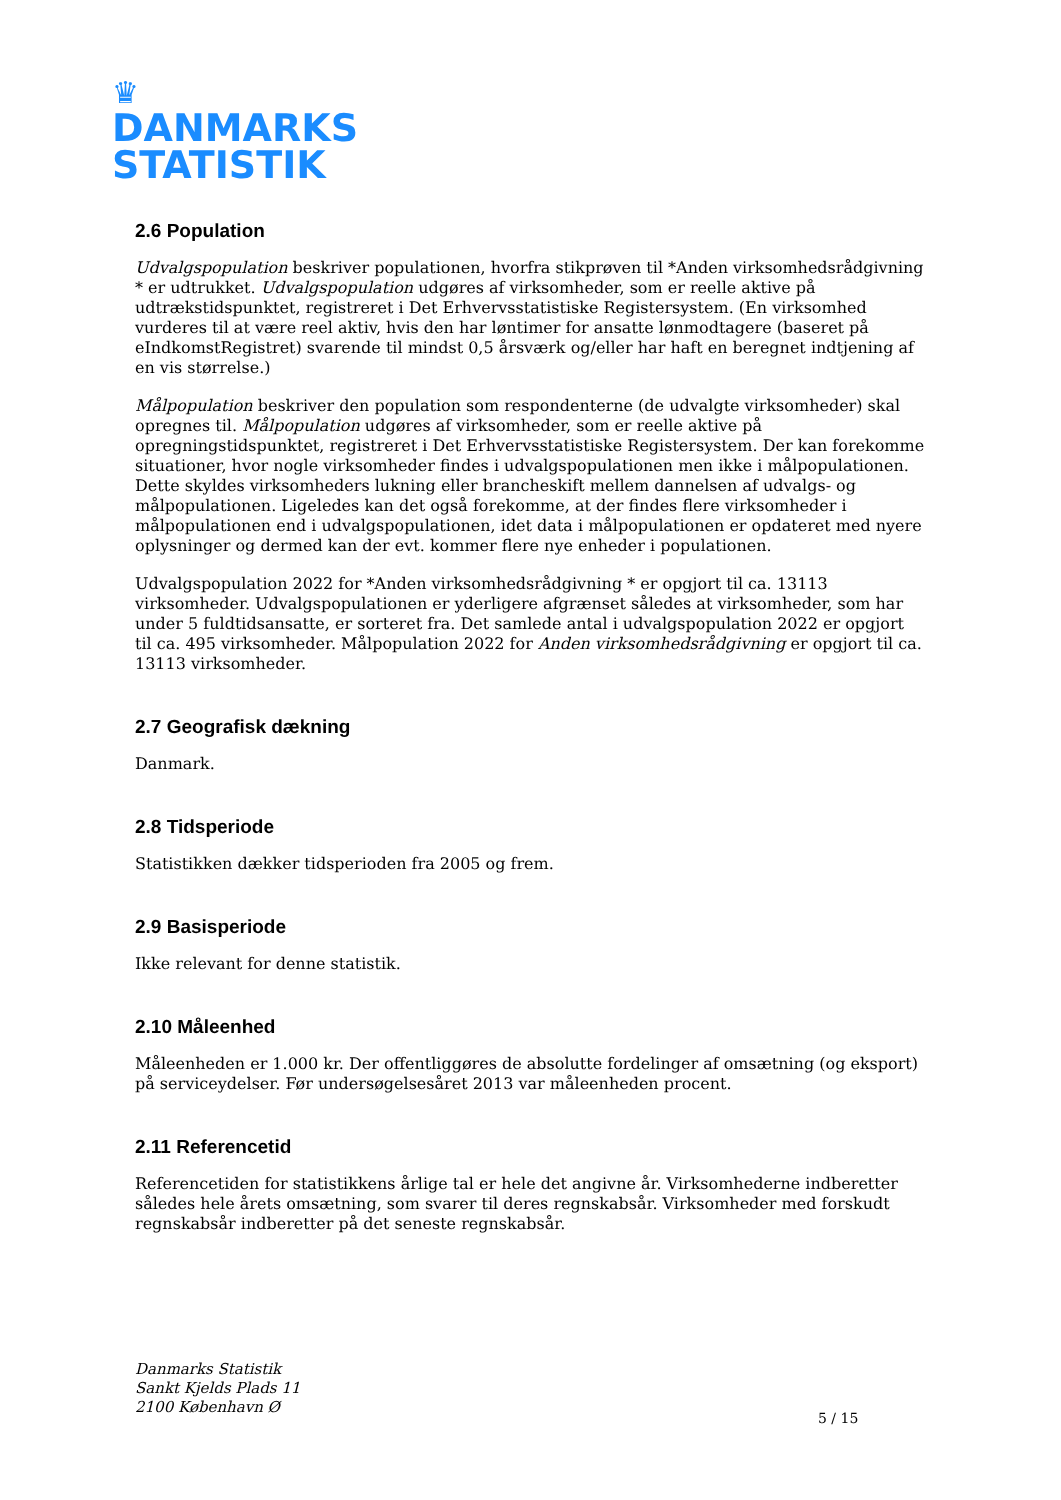♛
DANMARKS
STATISTIK
2.6 Population
Udvalgspopulation beskriver populationen, hvorfra stikprøven til *Anden virksomhedsrådgivning * er udtrukket. Udvalgspopulation udgøres af virksomheder, som er reelle aktive på udtrækstidspunktet, registreret i Det Erhvervsstatistiske Registersystem. (En virksomhed vurderes til at være reel aktiv, hvis den har løntimer for ansatte lønmodtagere (baseret på eIndkomstRegistret) svarende til mindst 0,5 årsværk og/eller har haft en beregnet indtjening af en vis størrelse.)
Målpopulation beskriver den population som respondenterne (de udvalgte virksomheder) skal opregnes til. Målpopulation udgøres af virksomheder, som er reelle aktive på opregningstidspunktet, registreret i Det Erhvervsstatistiske Registersystem. Der kan forekomme situationer, hvor nogle virksomheder findes i udvalgspopulationen men ikke i målpopulationen. Dette skyldes virksomheders lukning eller brancheskift mellem dannelsen af udvalgs- og målpopulationen. Ligeledes kan det også forekomme, at der findes flere virksomheder i målpopulationen end i udvalgspopulationen, idet data i målpopulationen er opdateret med nyere oplysninger og dermed kan der evt. kommer flere nye enheder i populationen.
Udvalgspopulation 2022 for *Anden virksomhedsrådgivning * er opgjort til ca. 13113 virksomheder. Udvalgspopulationen er yderligere afgrænset således at virksomheder, som har under 5 fuldtidsansatte, er sorteret fra. Det samlede antal i udvalgspopulation 2022 er opgjort til ca. 495 virksomheder. Målpopulation 2022 for Anden virksomhedsrådgivning er opgjort til ca. 13113 virksomheder.
2.7 Geografisk dækning
Danmark.
2.8 Tidsperiode
Statistikken dækker tidsperioden fra 2005 og frem.
2.9 Basisperiode
Ikke relevant for denne statistik.
2.10 Måleenhed
Måleenheden er 1.000 kr. Der offentliggøres de absolutte fordelinger af omsætning (og eksport) på serviceydelser. Før undersøgelsesåret 2013 var måleenheden procent.
2.11 Referencetid
Referencetiden for statistikkens årlige tal er hele det angivne år. Virksomhederne indberetter således hele årets omsætning, som svarer til deres regnskabsår. Virksomheder med forskudt regnskabsår indberetter på det seneste regnskabsår.
Danmarks Statistik
Sankt Kjelds Plads 11
2100 København Ø
5 / 15